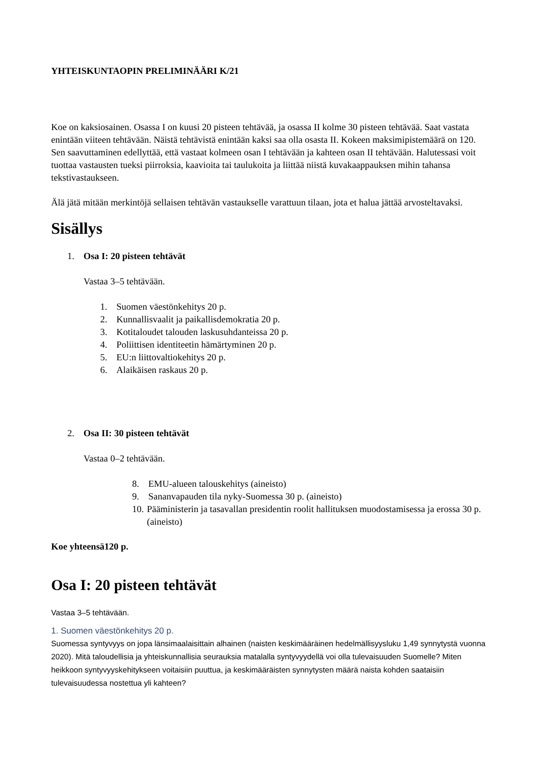YHTEISKUNTAOPIN PRELIMINÄÄRI K/21
Koe on kaksiosainen. Osassa I on kuusi 20 pisteen tehtävää, ja osassa II kolme 30 pisteen tehtävää. Saat vastata enintään viiteen tehtävään. Näistä tehtävistä enintään kaksi saa olla osasta II. Kokeen maksimipistemäärä on 120. Sen saavuttaminen edellyttää, että vastaat kolmeen osan I tehtävään ja kahteen osan II tehtävään. Halutessasi voit tuottaa vastausten tueksi piirroksia, kaavioita tai taulukoita ja liittää niistä kuvakaappauksen mihin tahansa tekstivastaukseen.
Älä jätä mitään merkintöjä sellaisen tehtävän vastaukselle varattuun tilaan, jota et halua jättää arvosteltavaksi.
Sisällys
1. Osa I: 20 pisteen tehtävät
Vastaa 3–5 tehtävään.
1. Suomen väestönkehitys 20 p.
2. Kunnallisvaalit ja paikallisdemokratia 20 p.
3. Kotitaloudet talouden laskusuhdanteissa 20 p.
4. Poliittisen identiteetin hämärtyminen 20 p.
5. EU:n liittovaltiokehitys 20 p.
6. Alaikäisen raskaus 20 p.
2. Osa II: 30 pisteen tehtävät
Vastaa 0–2 tehtävään.
8. EMU-alueen talouskehitys (aineisto)
9. Sananvapauden tila nyky-Suomessa 30 p. (aineisto)
10. Pääministerin ja tasavallan presidentin roolit hallituksen muodostamisessa ja erossa 30 p. (aineisto)
Koe yhteensä120 p.
Osa I: 20 pisteen tehtävät
Vastaa 3–5 tehtävään.
1. Suomen väestönkehitys 20 p.
Suomessa syntyvyys on jopa länsimaalaisittain alhainen (naisten keskimääräinen hedelmällisyysluku 1,49 synnytystä vuonna 2020). Mitä taloudellisia ja yhteiskunnallisia seurauksia matalalla syntyvyydellä voi olla tulevaisuuden Suomelle? Miten heikkoon syntyvyyskehitykseen voitaisiin puuttua, ja keskimääräisten synnytysten määrä naista kohden saataisiin tulevaisuudessa nostettua yli kahteen?